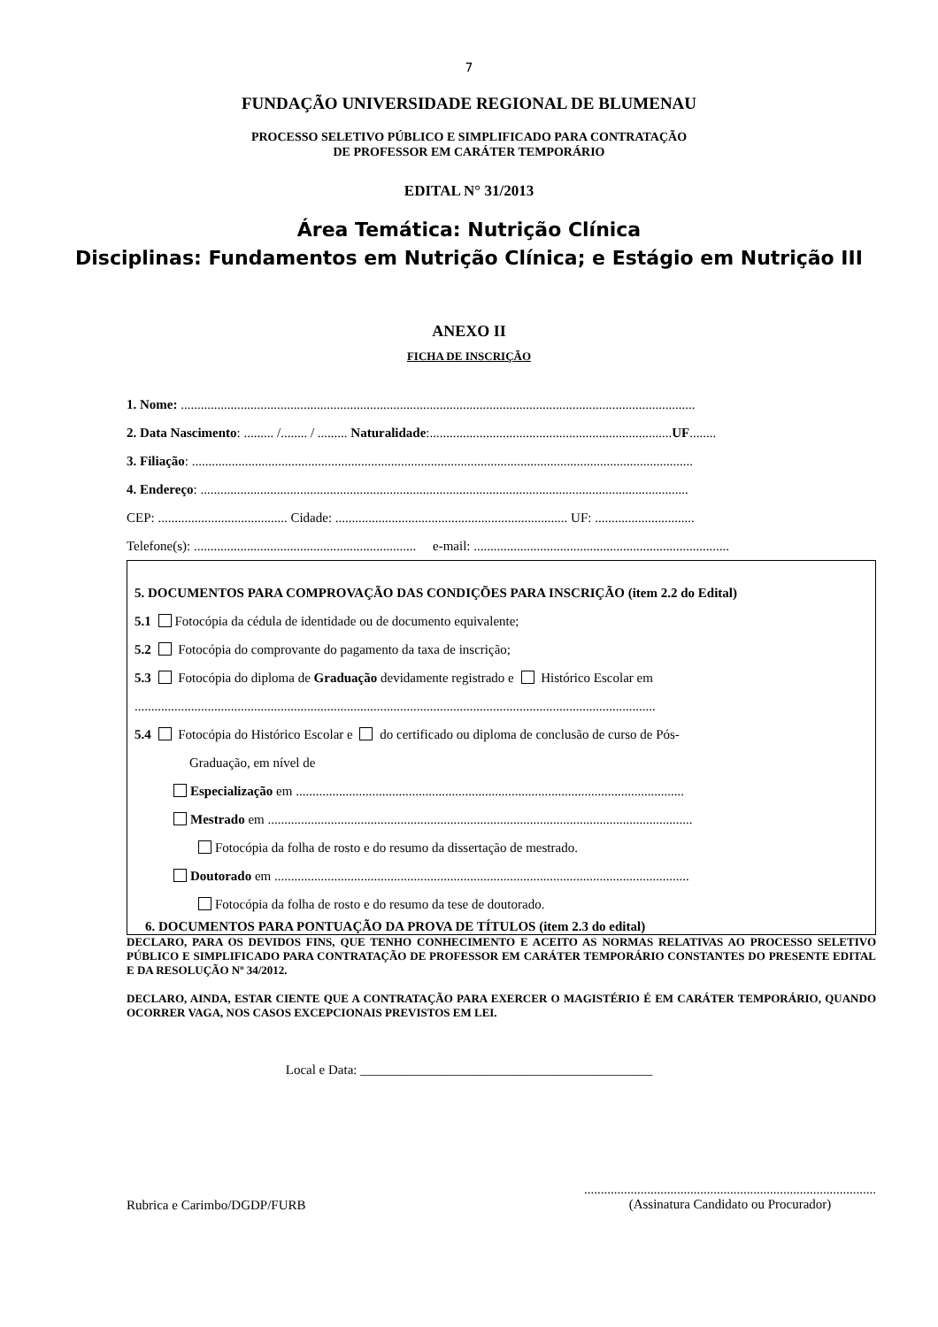7
FUNDAÇÃO UNIVERSIDADE REGIONAL DE BLUMENAU
PROCESSO SELETIVO PÚBLICO E SIMPLIFICADO PARA CONTRATAÇÃO
DE PROFESSOR EM CARÁTER TEMPORÁRIO
EDITAL N° 31/2013
Área Temática: Nutrição Clínica
Disciplinas: Fundamentos em Nutrição Clínica; e Estágio em Nutrição III
ANEXO II
FICHA DE INSCRIÇÃO
1. Nome: ...........................................................................................................................................................
2. Data Nascimento: ......... /........ / ......... Naturalidade:.........................................................................UF........
3. Filiação: .......................................................................................................................................................
4. Endereço: ...................................................................................................................................................
CEP: ....................................... Cidade: ...................................................................... UF: ..............................
Telefone(s): ................................................................... e-mail: .............................................................................
5. DOCUMENTOS PARA COMPROVAÇÃO DAS CONDIÇÕES PARA INSCRIÇÃO (item 2.2 do Edital)
5.1 Fotocópia da cédula de identidade ou de documento equivalente;
5.2 Fotocópia do comprovante do pagamento da taxa de inscrição;
5.3 Fotocópia do diploma de Graduação devidamente registrado e Histórico Escolar em
.............................................................................................................................................................
5.4 Fotocópia do Histórico Escolar e do certificado ou diploma de conclusão de curso de Pós-
Graduação, em nível de
Especialização em .....................................................................................................................
Mestrado em ................................................................................................................................
Fotocópia da folha de rosto e do resumo da dissertação de mestrado.
Doutorado em .............................................................................................................................
Fotocópia da folha de rosto e do resumo da tese de doutorado.
6. DOCUMENTOS PARA PONTUAÇÃO DA PROVA DE TÍTULOS (item 2.3 do edital)
DECLARO, PARA OS DEVIDOS FINS, QUE TENHO CONHECIMENTO E ACEITO AS NORMAS RELATIVAS AO PROCESSO SELETIVO PÚBLICO E SIMPLIFICADO PARA CONTRATAÇÃO DE PROFESSOR EM CARÁTER TEMPORÁRIO CONSTANTES DO PRESENTE EDITAL E DA RESOLUÇÃO Nº 34/2012.
DECLARO, AINDA, ESTAR CIENTE QUE A CONTRATAÇÃO PARA EXERCER O MAGISTÉRIO É EM CARÁTER TEMPORÁRIO, QUANDO OCORRER VAGA, NOS CASOS EXCEPCIONAIS PREVISTOS EM LEI.
Local e Data: ____________________________________________
Rubrica e Carimbo/DGDP/FURB
........................................................................................
(Assinatura Candidato ou Procurador)